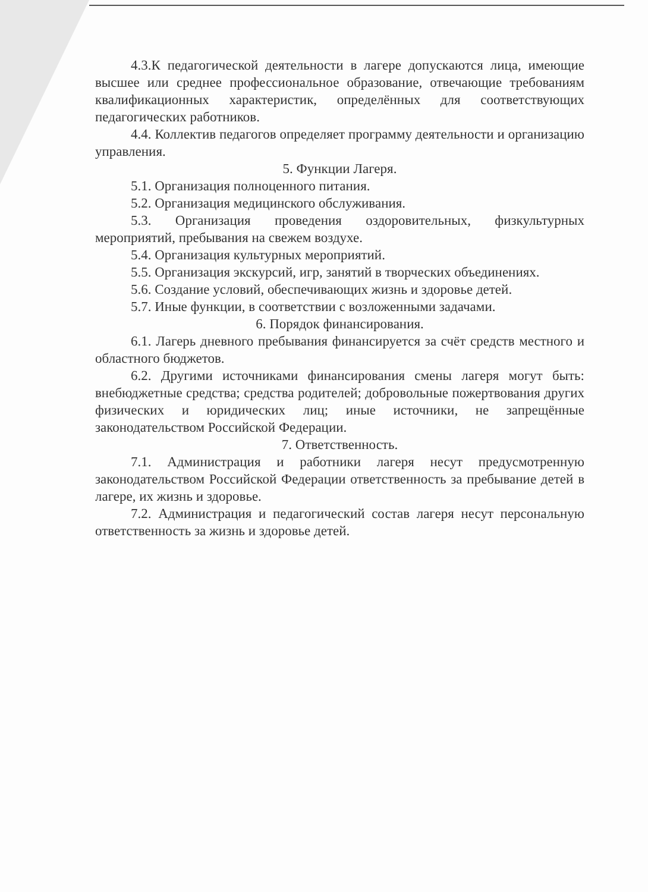4.3.К педагогической деятельности в лагере допускаются лица, имеющие высшее или среднее профессиональное образование, отвечающие требованиям квалификационных характеристик, определённых для соответствующих педагогических работников.
4.4. Коллектив педагогов определяет программу деятельности и организацию управления.
5. Функции Лагеря.
5.1. Организация полноценного питания.
5.2. Организация медицинского обслуживания.
5.3. Организация проведения оздоровительных, физкультурных мероприятий, пребывания на свежем воздухе.
5.4. Организация культурных мероприятий.
5.5. Организация экскурсий, игр, занятий в творческих объединениях.
5.6. Создание условий, обеспечивающих жизнь и здоровье детей.
5.7. Иные функции, в соответствии с возложенными задачами.
6. Порядок финансирования.
6.1. Лагерь дневного пребывания финансируется за счёт средств местного и областного бюджетов.
6.2. Другими источниками финансирования смены лагеря могут быть: внебюджетные средства; средства родителей; добровольные пожертвования других физических и юридических лиц; иные источники, не запрещённые законодательством Российской Федерации.
7. Ответственность.
7.1. Администрация и работники лагеря несут предусмотренную законодательством Российской Федерации ответственность за пребывание детей в лагере, их жизнь и здоровье.
7.2. Администрация и педагогический состав лагеря несут персональную ответственность за жизнь и здоровье детей.